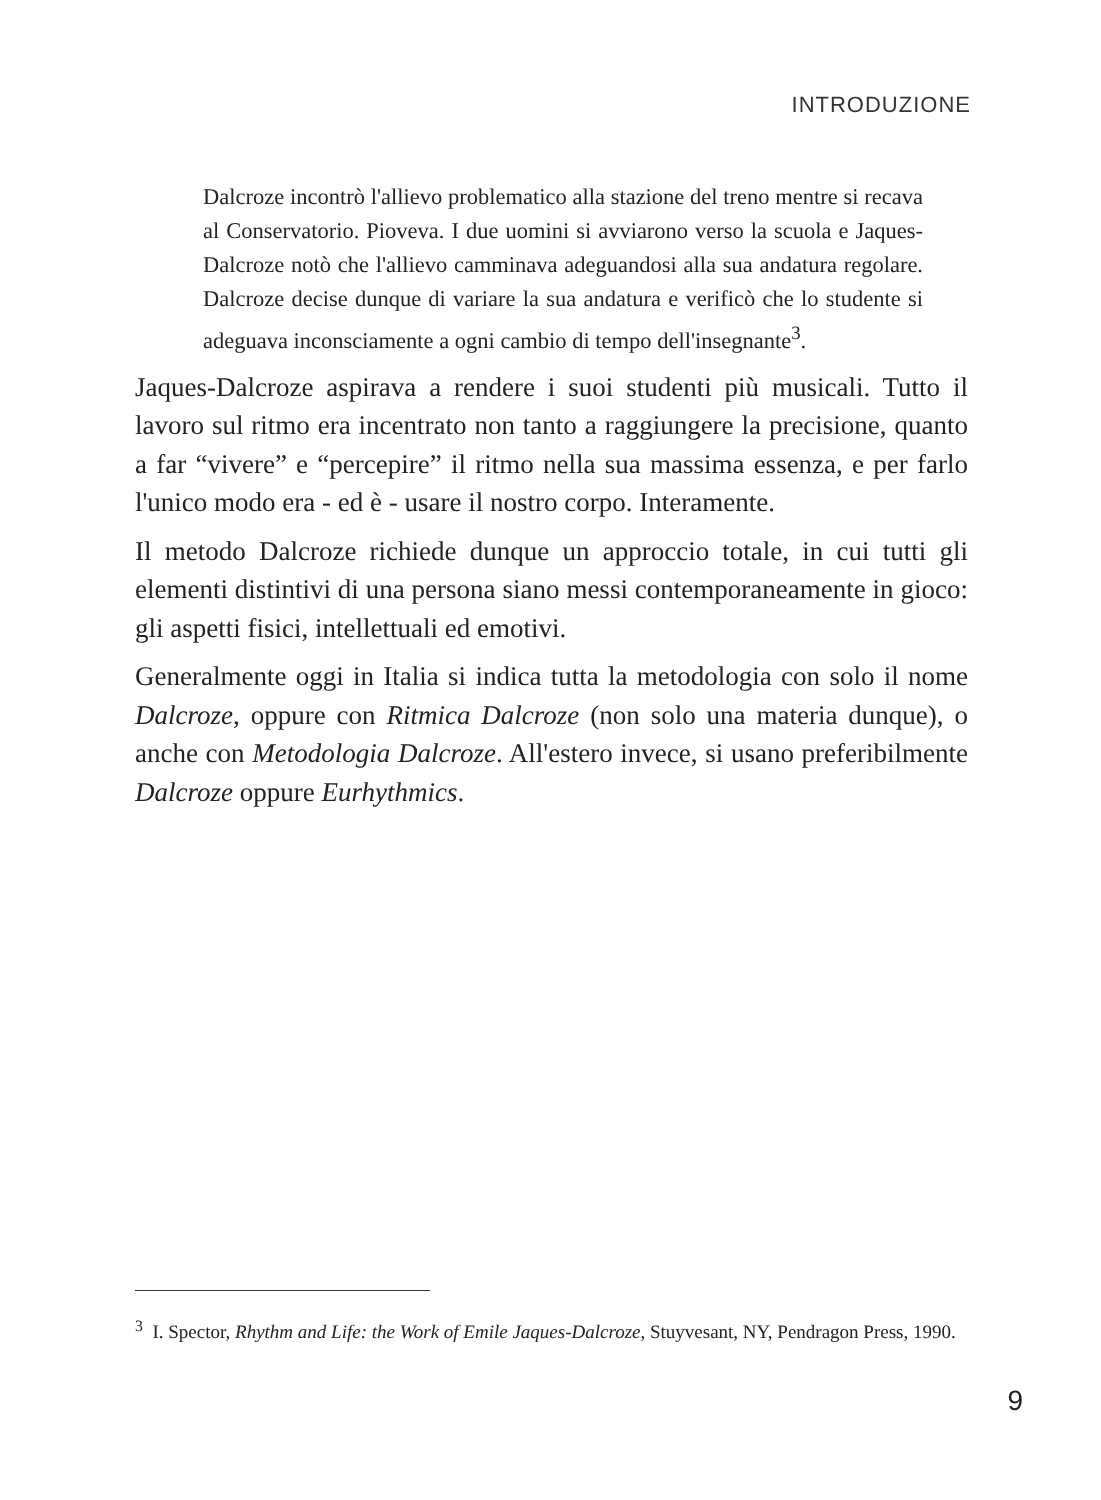INTRODUZIONE
Dalcroze incontrò l'allievo problematico alla stazione del treno mentre si recava al Conservatorio. Pioveva. I due uomini si avviarono verso la scuola e Jaques-Dalcroze notò che l'allievo camminava adeguandosi alla sua andatura regolare. Dalcroze decise dunque di variare la sua andatura e verificò che lo studente si adeguava inconsciamente a ogni cambio di tempo dell'insegnante<sup>3</sup>.
Jaques-Dalcroze aspirava a rendere i suoi studenti più musicali. Tutto il lavoro sul ritmo era incentrato non tanto a raggiungere la precisione, quanto a far “vivere” e “percepire” il ritmo nella sua massima essenza, e per farlo l'unico modo era - ed è - usare il nostro corpo. Interamente.
Il metodo Dalcroze richiede dunque un approccio totale, in cui tutti gli elementi distintivi di una persona siano messi contemporaneamente in gioco: gli aspetti fisici, intellettuali ed emotivi.
Generalmente oggi in Italia si indica tutta la metodologia con solo il nome Dalcroze, oppure con Ritmica Dalcroze (non solo una materia dunque), o anche con Metodologia Dalcroze. All'estero invece, si usano preferibilmente Dalcroze oppure Eurhythmics.
<sup>3</sup> I. Spector, Rhythm and Life: the Work of Emile Jaques-Dalcroze, Stuyvesant, NY, Pendragon Press, 1990.
9